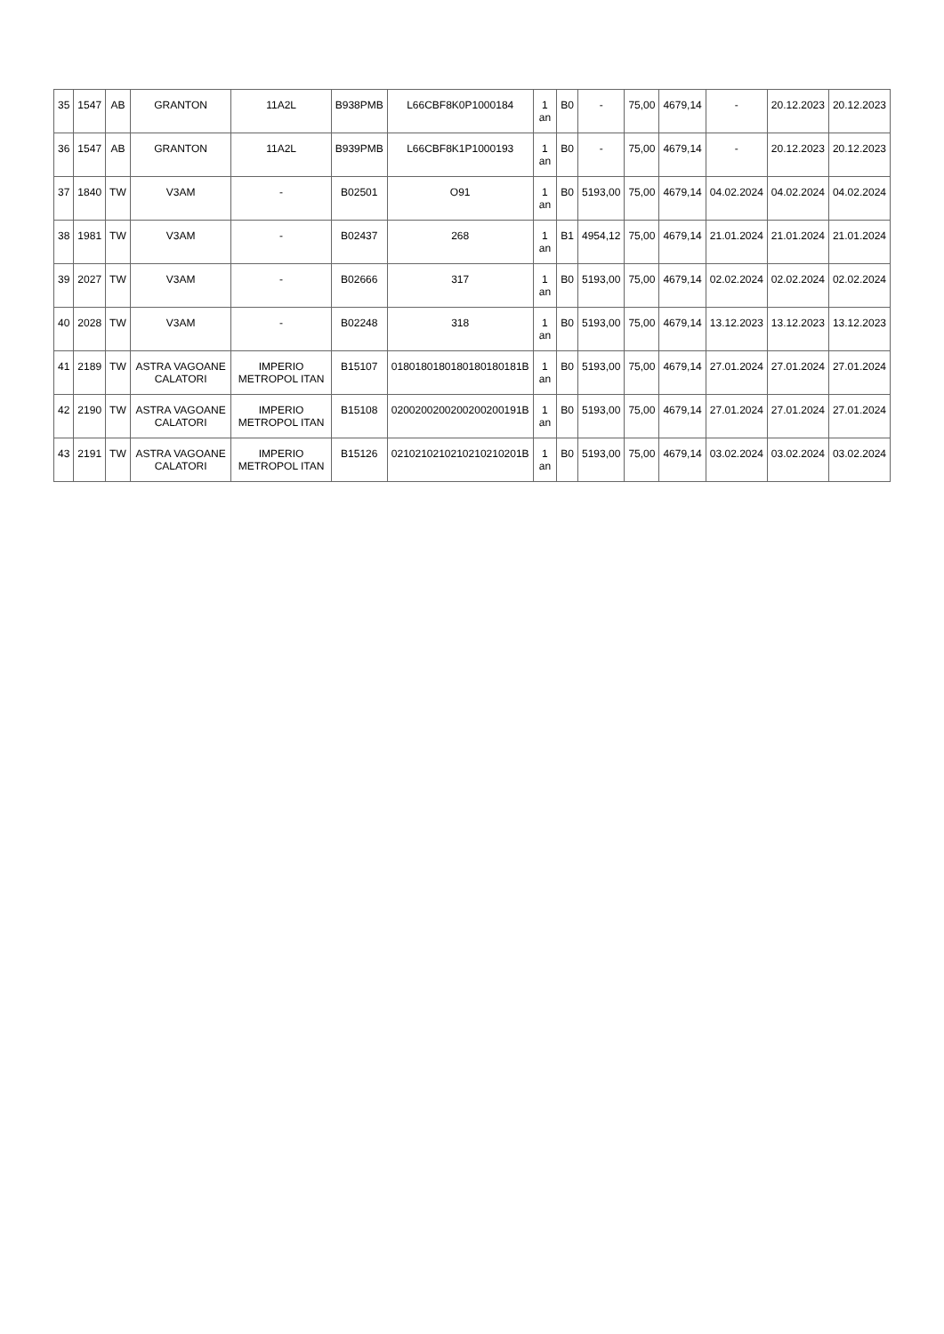| 35 | 1547 | AB | GRANTON | 11A2L | B938PMB | L66CBF8K0P1000184 | 1 an | B0 | - | 75,00 | 4679,14 | - | 20.12.2023 | 20.12.2023 |
| 36 | 1547 | AB | GRANTON | 11A2L | B939PMB | L66CBF8K1P1000193 | 1 an | B0 | - | 75,00 | 4679,14 | - | 20.12.2023 | 20.12.2023 |
| 37 | 1840 | TW | V3AM | - | B02501 | O91 | 1 an | B0 | 5193,00 | 75,00 | 4679,14 | 04.02.2024 | 04.02.2024 | 04.02.2024 |
| 38 | 1981 | TW | V3AM | - | B02437 | 268 | 1 an | B1 | 4954,12 | 75,00 | 4679,14 | 21.01.2024 | 21.01.2024 | 21.01.2024 |
| 39 | 2027 | TW | V3AM | - | B02666 | 317 | 1 an | B0 | 5193,00 | 75,00 | 4679,14 | 02.02.2024 | 02.02.2024 | 02.02.2024 |
| 40 | 2028 | TW | V3AM | - | B02248 | 318 | 1 an | B0 | 5193,00 | 75,00 | 4679,14 | 13.12.2023 | 13.12.2023 | 13.12.2023 |
| 41 | 2189 | TW | ASTRA VAGOANE CALATORI | IMPERIO METROPOL ITAN | B15107 | 0180180180180180180181B | 1 an | B0 | 5193,00 | 75,00 | 4679,14 | 27.01.2024 | 27.01.2024 | 27.01.2024 |
| 42 | 2190 | TW | ASTRA VAGOANE CALATORI | IMPERIO METROPOL ITAN | B15108 | 0200200200200200200191B | 1 an | B0 | 5193,00 | 75,00 | 4679,14 | 27.01.2024 | 27.01.2024 | 27.01.2024 |
| 43 | 2191 | TW | ASTRA VAGOANE CALATORI | IMPERIO METROPOL ITAN | B15126 | 0210210210210210210201B | 1 an | B0 | 5193,00 | 75,00 | 4679,14 | 03.02.2024 | 03.02.2024 | 03.02.2024 |